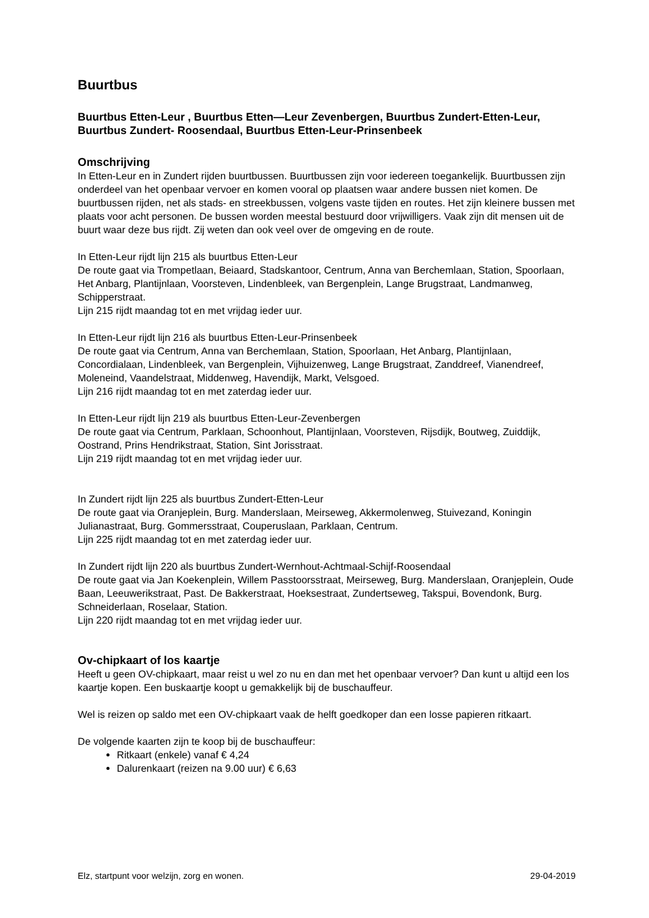Buurtbus
Buurtbus Etten-Leur , Buurtbus Etten—Leur Zevenbergen, Buurtbus Zundert-Etten-Leur, Buurtbus Zundert- Roosendaal, Buurtbus Etten-Leur-Prinsenbeek
Omschrijving
In Etten-Leur en in Zundert rijden buurtbussen. Buurtbussen zijn voor iedereen toegankelijk. Buurtbussen zijn onderdeel van het openbaar vervoer en komen vooral op plaatsen waar andere bussen niet komen. De buurtbussen rijden, net als stads- en streekbussen, volgens vaste tijden en routes. Het zijn kleinere bussen met plaats voor acht personen. De bussen worden meestal bestuurd door vrijwilligers. Vaak zijn dit mensen uit de buurt waar deze bus rijdt. Zij weten dan ook veel over de omgeving en de route.
In Etten-Leur rijdt lijn 215 als buurtbus Etten-Leur
De route gaat via Trompetlaan, Beiaard, Stadskantoor, Centrum, Anna van Berchemlaan, Station, Spoorlaan, Het Anbarg, Plantijnlaan, Voorsteven, Lindenbleek, van Bergenplein, Lange Brugstraat, Landmanweg, Schipperstraat.
Lijn 215 rijdt maandag tot en met vrijdag ieder uur.
In Etten-Leur rijdt lijn 216 als buurtbus Etten-Leur-Prinsenbeek
De route gaat via Centrum, Anna van Berchemlaan, Station, Spoorlaan, Het Anbarg, Plantijnlaan, Concordialaan, Lindenbleek, van Bergenplein, Vijhuizenweg, Lange Brugstraat, Zanddreef, Vianendreef, Moleneind, Vaandelstraat, Middenweg, Havendijk, Markt, Velsgoed.
Lijn 216 rijdt maandag tot en met zaterdag ieder uur.
In Etten-Leur rijdt lijn 219 als buurtbus Etten-Leur-Zevenbergen
De route gaat via Centrum, Parklaan, Schoonhout, Plantijnlaan, Voorsteven, Rijsdijk, Boutweg, Zuiddijk, Oostrand, Prins Hendrikstraat, Station, Sint Jorisstraat.
Lijn 219 rijdt maandag tot en met vrijdag ieder uur.
In Zundert rijdt lijn 225 als buurtbus Zundert-Etten-Leur
De route gaat via Oranjeplein, Burg. Manderslaan, Meirseweg, Akkermolenweg, Stuivezand, Koningin Julianastraat, Burg. Gommersstraat, Couperuslaan, Parklaan, Centrum.
Lijn 225 rijdt maandag tot en met zaterdag ieder uur.
In Zundert rijdt lijn 220 als buurtbus Zundert-Wernhout-Achtmaal-Schijf-Roosendaal
De route gaat via Jan Koekenplein, Willem Passtoorsstraat, Meirseweg, Burg. Manderslaan, Oranjeplein, Oude Baan, Leeuwerikstraat, Past. De Bakkerstraat, Hoeksestraat, Zundertseweg, Takspui, Bovendonk, Burg. Schneiderlaan, Roselaar, Station.
Lijn 220 rijdt maandag tot en met vrijdag ieder uur.
Ov-chipkaart of los kaartje
Heeft u geen OV-chipkaart, maar reist u wel zo nu en dan met het openbaar vervoer? Dan kunt u altijd een los kaartje kopen. Een buskaartje koopt u gemakkelijk bij de buschauffeur.
Wel is reizen op saldo met een OV-chipkaart vaak de helft goedkoper dan een losse papieren ritkaart.
De volgende kaarten zijn te koop bij de buschauffeur:
Ritkaart (enkele) vanaf € 4,24
Dalurenkaart (reizen na 9.00 uur) € 6,63
Elz, startpunt voor welzijn, zorg en wonen. 29-04-2019